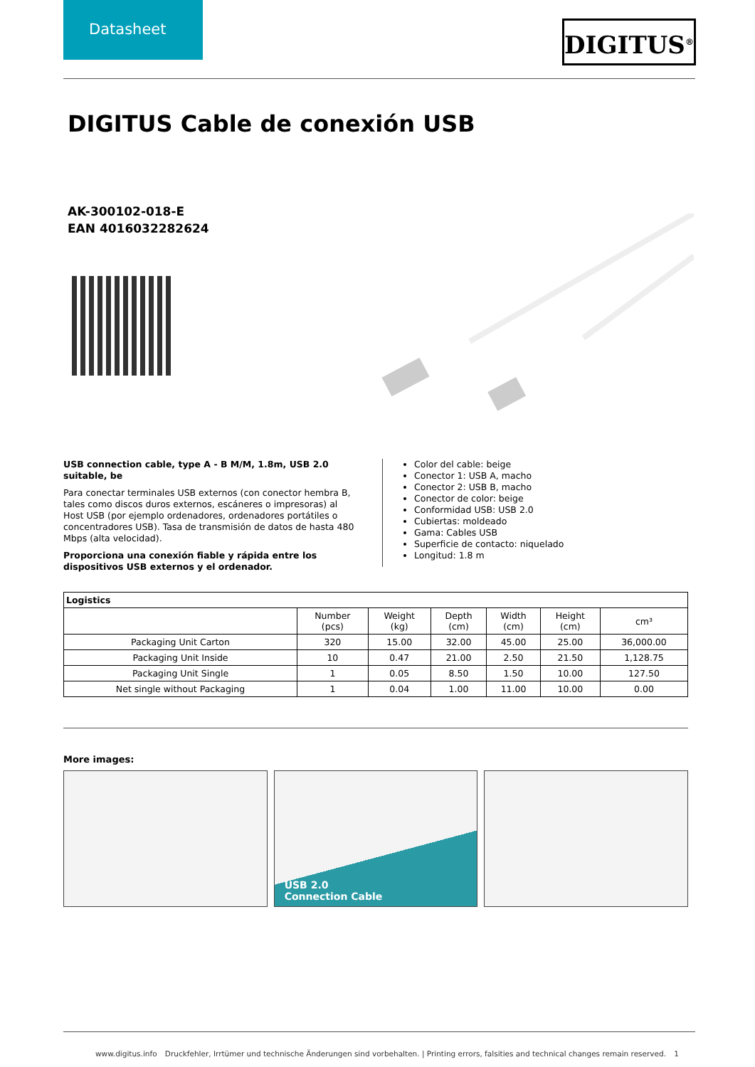Datasheet
DIGITUS<sup>®</sup>
DIGITUS Cable de conexión USB
AK-300102-018-E
EAN 4016032282624
USB connection cable, type A - B M/M, 1.8m, USB 2.0 suitable, be
Para conectar terminales USB externos (con conector hembra B, tales como discos duros externos, escáneres o impresoras) al Host USB (por ejemplo ordenadores, ordenadores portátiles o concentradores USB). Tasa de transmisión de datos de hasta 480 Mbps (alta velocidad).
Proporciona una conexión fiable y rápida entre los dispositivos USB externos y el ordenador.
Color del cable: beige
Conector 1: USB A, macho
Conector 2: USB B, macho
Conector de color: beige
Conformidad USB: USB 2.0
Cubiertas: moldeado
Gama: Cables USB
Superficie de contacto: niquelado
Longitud: 1.8 m
| Logistics | | | | | | |
| --- | --- | --- | --- | --- | --- | --- |
| | Number (pcs) | Weight (kg) | Depth (cm) | Width (cm) | Height (cm) | cm³ |
| Packaging Unit Carton | 320 | 15.00 | 32.00 | 45.00 | 25.00 | 36,000.00 |
| Packaging Unit Inside | 10 | 0.47 | 21.00 | 2.50 | 21.50 | 1,128.75 |
| Packaging Unit Single | 1 | 0.05 | 8.50 | 1.50 | 10.00 | 127.50 |
| Net single without Packaging | 1 | 0.04 | 1.00 | 11.00 | 10.00 | 0.00 |
More images:
USB 2.0
Connection Cable
www.digitus.info Druckfehler, Irrtümer und technische Änderungen sind vorbehalten. | Printing errors, falsities and technical changes remain reserved. 1